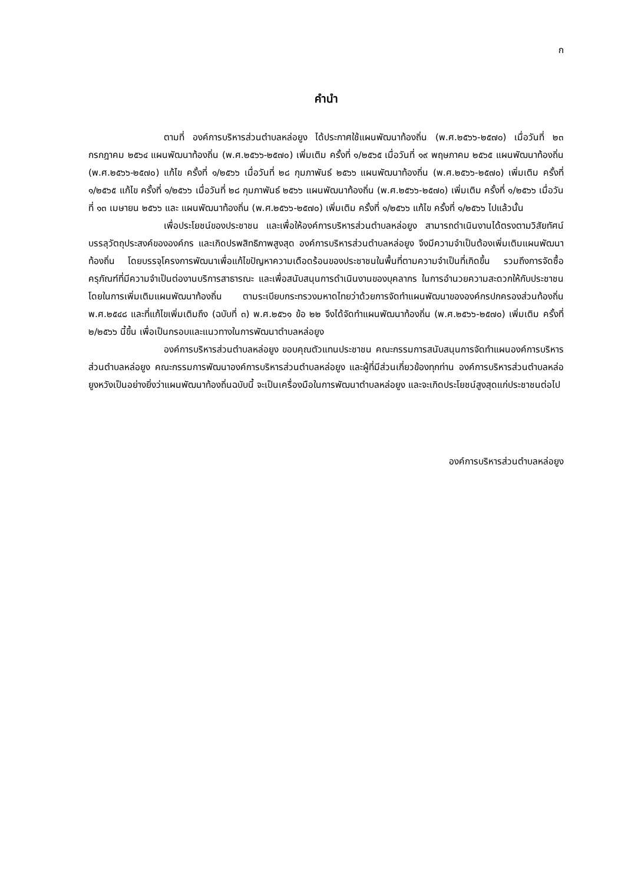ก
คำนำ
ตามที่ องค์การบริหารส่วนตำบลหล่อยูง ได้ประกาศใช้แผนพัฒนาท้องถิ่น (พ.ศ.๒๕๖๖-๒๕๗๐) เมื่อวันที่ ๒๓ กรกฎาคม ๒๕๖๔ แผนพัฒนาท้องถิ่น (พ.ศ.๒๕๖๖-๒๕๗๐) เพิ่มเติม ครั้งที่ ๑/๒๕๖๕ เมื่อวันที่ ๑๙ พฤษภาคม ๒๕๖๕ แผนพัฒนาท้องถิ่น (พ.ศ.๒๕๖๖-๒๕๗๐) แก้ไข ครั้งที่ ๑/๒๕๖๖ เมื่อวันที่ ๒๘ กุมภาพันธ์ ๒๕๖๖ แผนพัฒนาท้องถิ่น (พ.ศ.๒๕๖๖-๒๕๗๐) เพิ่มเติม ครั้งที่ ๑/๒๕๖๕ แก้ไข ครั้งที่ ๑/๒๕๖๖ เมื่อวันที่ ๒๘ กุมภาพันธ์ ๒๕๖๖ แผนพัฒนาท้องถิ่น (พ.ศ.๒๕๖๖-๒๕๗๐) เพิ่มเติม ครั้งที่ ๑/๒๕๖๖ เมื่อวันที่ ๑๓ เมษายน ๒๕๖๖ และ แผนพัฒนาท้องถิ่น (พ.ศ.๒๕๖๖-๒๕๗๐) เพิ่มเติม ครั้งที่ ๑/๒๕๖๖ แก้ไข ครั้งที่ ๑/๒๕๖๖ ไปแล้วนั้น
เพื่อประโยชน์ของประชาชน และเพื่อให้องค์การบริหารส่วนตำบลหล่อยูง สามารถดำเนินงานได้ตรงตามวิสัยทัศน์ บรรลุวัตถุประสงค์ขององค์กร และเกิดปรพสิทธิภาพสูงสุด องค์การบริหารส่วนตำบลหล่อยูง จึงมีความจำเป็นต้องเพิ่มเติมแผนพัฒนาท้องถิ่น โดยบรรจุโครงการพัฒนาเพื่อแก้ไขปัญหาความเดือดร้อนของประชาชนในพื้นที่ตามความจำเป็นที่เกิดขึ้น รวมถึงการจัดซื้อครุภัณฑ์ที่มีความจำเป็นต่องานบริการสาธารณะ และเพื่อสนับสนุนการดำเนินงานของบุคลากร ในการอำนวยความสะดวกให้กับประชาชน โดยในการเพิ่มเติมแผนพัฒนาท้องถิ่น ตามระเบียบกระทรวงมหาดไทยว่าด้วยการจัดทำแผนพัฒนาขององค์กรปกครองส่วนท้องถิ่น พ.ศ.๒๕๔๘ และที่แก้ไขเพิ่มเติมถึง (ฉบับที่ ๓) พ.ศ.๒๕๖๑ ข้อ ๒๒ จึงได้จัดทำแผนพัฒนาท้องถิ่น (พ.ศ.๒๕๖๖-๒๕๗๐) เพิ่มเติม ครั้งที่ ๒/๒๕๖๖ นี้ขึ้น เพื่อเป็นกรอบและแนวทางในการพัฒนาตำบลหล่อยูง
องค์การบริหารส่วนตำบลหล่อยูง ขอบคุณตัวแทนประชาชน คณะกรรมการสนับสนุนการจัดทำแผนองค์การบริหารส่วนตำบลหล่อยูง คณะกรรมการพัฒนาองค์การบริหารส่วนตำบลหล่อยูง และผู้ที่มีส่วนเกี่ยวข้องทุกท่าน องค์การบริหารส่วนตำบลหล่อยูงหวังเป็นอย่างยิ่งว่าแผนพัฒนาท้องถิ่นฉบับนี้ จะเป็นเครื่องมือในการพัฒนาตำบลหล่อยูง และจะเกิดประโยชน์สูงสุดแก่ประชาชนต่อไป
องค์การบริหารส่วนตำบลหล่อยูง